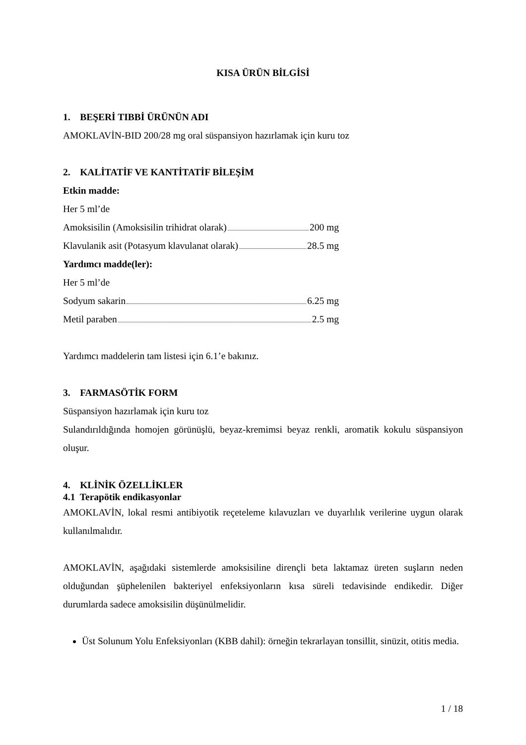KISA ÜRÜN BİLGİSİ
1. BEŞERİ TIBBİ ÜRÜNÜN ADI
AMOKLAVİN-BID 200/28 mg oral süspansiyon hazırlamak için kuru toz
2. KALİTATİF VE KANTİTATİF BİLEŞİM
Etkin madde:
Her 5 ml’de
Amoksisilin (Amoksisilin trihidrat olarak) 200 mg
Klavulanik asit (Potasyum klavulanat olarak) 28.5 mg
Yardımcı madde(ler):
Her 5 ml’de
Sodyum sakarin 6.25 mg
Metil paraben 2.5 mg
Yardımcı maddelerin tam listesi için 6.1’e bakınız.
3. FARMASÖTİK FORM
Süspansiyon hazırlamak için kuru toz
Sulandırıldığında homojen görünüşlü, beyaz-kremimsi beyaz renkli, aromatik kokulu süspansiyon oluşur.
4. KLİNİK ÖZELLİKLER
4.1 Terapötik endikasyonlar
AMOKLAVİN, lokal resmi antibiyotik reçeteleme kılavuzları ve duyarlılık verilerine uygun olarak kullanılmalıdır.
AMOKLAVİN, aşağıdaki sistemlerde amoksisiline dirençli beta laktamaz üreten suşların neden olduğundan şüphelenilen bakteriyel enfeksiyonların kısa süreli tedavisinde endikedir. Diğer durumlarda sadece amoksisilin düşünülmelidir.
Üst Solunum Yolu Enfeksiyonları (KBB dahil): örneğin tekrarlayan tonsillit, sinüzit, otitis media.
1 / 18